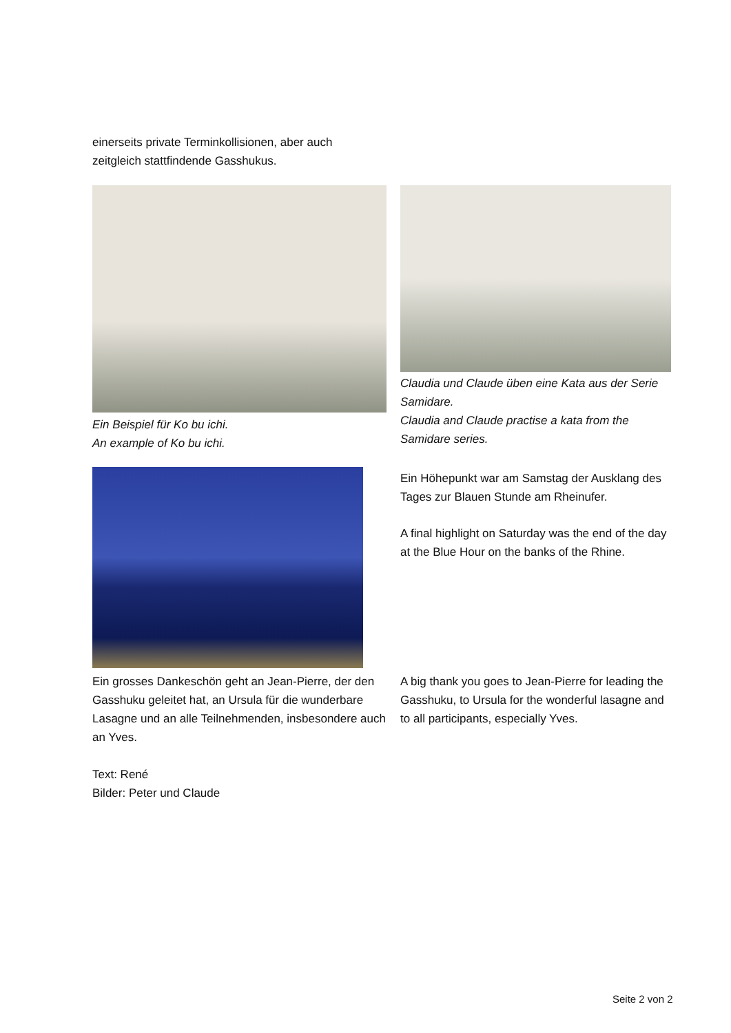einerseits private Terminkollisionen, aber auch zeitgleich stattfindende Gasshukus.
Ein Beispiel für Ko bu ichi.
An example of Ko bu ichi.
Claudia und Claude üben eine Kata aus der Serie Samidare.
Claudia and Claude practise a kata from the Samidare series.
Ein Höhepunkt war am Samstag der Ausklang des Tages zur Blauen Stunde am Rheinufer.
A final highlight on Saturday was the end of the day at the Blue Hour on the banks of the Rhine.
Ein grosses Dankeschön geht an Jean-Pierre, der den Gasshuku geleitet hat, an Ursula für die wunderbare Lasagne und an alle Teilnehmenden, insbesondere auch an Yves.
Text: René
Bilder: Peter und Claude
A big thank you goes to Jean-Pierre for leading the Gasshuku, to Ursula for the wonderful lasagne and to all participants, especially Yves.
Seite 2 von 2